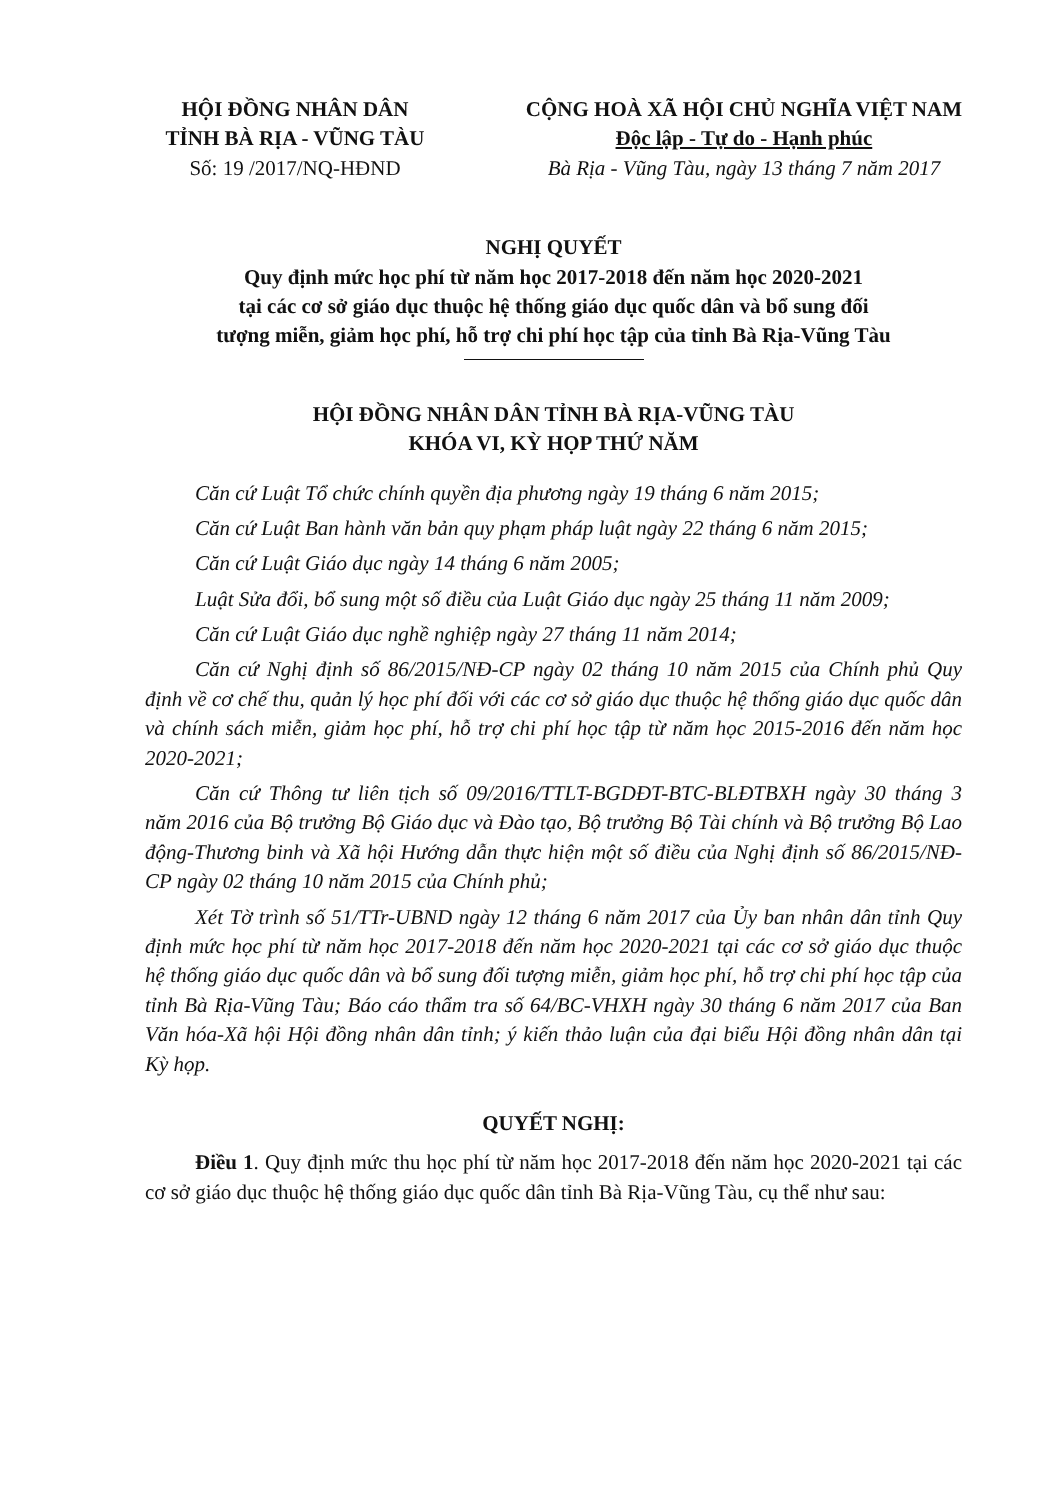HỘI ĐỒNG NHÂN DÂN
TỈNH BÀ RỊA - VŨNG TÀU
Số: 19 /2017/NQ-HĐND
CỘNG HOÀ XÃ HỘI CHỦ NGHĨA VIỆT NAM
Độc lập - Tự do - Hạnh phúc
Bà Rịa - Vũng Tàu, ngày 13 tháng 7 năm 2017
NGHỊ QUYẾT
Quy định mức học phí từ năm học 2017-2018 đến năm học 2020-2021
tại các cơ sở giáo dục thuộc hệ thống giáo dục quốc dân và bổ sung đối
tượng miễn, giảm học phí, hỗ trợ chi phí học tập của tỉnh Bà Rịa-Vũng Tàu
HỘI ĐỒNG NHÂN DÂN TỈNH BÀ RỊA-VŨNG TÀU
KHÓA VI, KỲ HỌP THỨ NĂM
Căn cứ Luật Tổ chức chính quyền địa phương ngày 19 tháng 6 năm 2015;
Căn cứ Luật Ban hành văn bản quy phạm pháp luật ngày 22 tháng 6 năm 2015;
Căn cứ Luật Giáo dục ngày 14 tháng 6 năm 2005;
Luật Sửa đổi, bổ sung một số điều của Luật Giáo dục ngày 25 tháng 11 năm 2009;
Căn cứ Luật Giáo dục nghề nghiệp ngày 27 tháng 11 năm 2014;
Căn cứ Nghị định số 86/2015/NĐ-CP ngày 02 tháng 10 năm 2015 của Chính phủ Quy định về cơ chế thu, quản lý học phí đối với các cơ sở giáo dục thuộc hệ thống giáo dục quốc dân và chính sách miễn, giảm học phí, hỗ trợ chi phí học tập từ năm học 2015-2016 đến năm học 2020-2021;
Căn cứ Thông tư liên tịch số 09/2016/TTLT-BGDĐT-BTC-BLĐTBXH ngày 30 tháng 3 năm 2016 của Bộ trưởng Bộ Giáo dục và Đào tạo, Bộ trưởng Bộ Tài chính và Bộ trưởng Bộ Lao động-Thương binh và Xã hội Hướng dẫn thực hiện một số điều của Nghị định số 86/2015/NĐ-CP ngày 02 tháng 10 năm 2015 của Chính phủ;
Xét Tờ trình số 51/TTr-UBND ngày 12 tháng 6 năm 2017 của Ủy ban nhân dân tỉnh Quy định mức học phí từ năm học 2017-2018 đến năm học 2020-2021 tại các cơ sở giáo dục thuộc hệ thống giáo dục quốc dân và bổ sung đối tượng miễn, giảm học phí, hỗ trợ chi phí học tập của tỉnh Bà Rịa-Vũng Tàu; Báo cáo thẩm tra số 64/BC-VHXH ngày 30 tháng 6 năm 2017 của Ban Văn hóa-Xã hội Hội đồng nhân dân tỉnh; ý kiến thảo luận của đại biểu Hội đồng nhân dân tại Kỳ họp.
QUYẾT NGHỊ:
Điều 1. Quy định mức thu học phí từ năm học 2017-2018 đến năm học 2020-2021 tại các cơ sở giáo dục thuộc hệ thống giáo dục quốc dân tỉnh Bà Rịa-Vũng Tàu, cụ thể như sau: